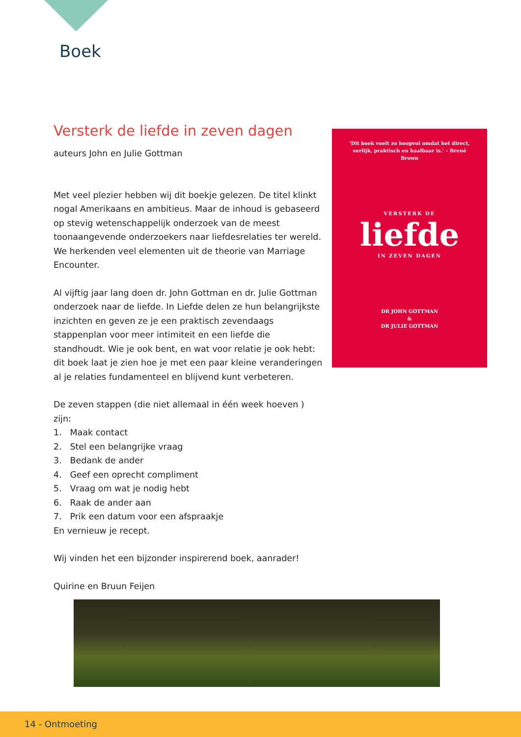Boek
Versterk de liefde in zeven dagen
auteurs John en Julie Gottman
Met veel plezier hebben wij dit boekje gelezen. De titel klinkt nogal Amerikaans en ambitieus. Maar de inhoud is gebaseerd op stevig wetenschappelijk onderzoek van de meest toonaangevende onderzoekers naar liefdesrelaties ter wereld. We herkenden veel elementen uit de theorie van Marriage Encounter.
Al vijftig jaar lang doen dr. John Gottman en dr. Julie Gottman onderzoek naar de liefde. In Liefde delen ze hun belangrijkste inzichten en geven ze je een praktisch zevendaags stappenplan voor meer intimiteit en een liefde die standhoudt. Wie je ook bent, en wat voor relatie je ook hebt: dit boek laat je zien hoe je met een paar kleine veranderingen al je relaties fundamenteel en blijvend kunt verbeteren.
De zeven stappen (die niet allemaal in één week hoeven ) zijn:
1. Maak contact
2. Stel een belangrijke vraag
3. Bedank de ander
4. Geef een oprecht compliment
5. Vraag om wat je nodig hebt
6. Raak de ander aan
7. Prik een datum voor een afspraakje
En vernieuw je recept.
Wij vinden het een bijzonder inspirerend boek, aanrader!
Quirine en Bruun Feijen
'Dit boek voelt zo hoopvol omdat het direct, eerlijk, praktisch en haalbaar is.' – Brené Brown
VERSTERK DE
liefde
IN ZEVEN DAGEN
DR JOHN GOTTMAN
&
DR JULIE GOTTMAN
14 - Ontmoeting